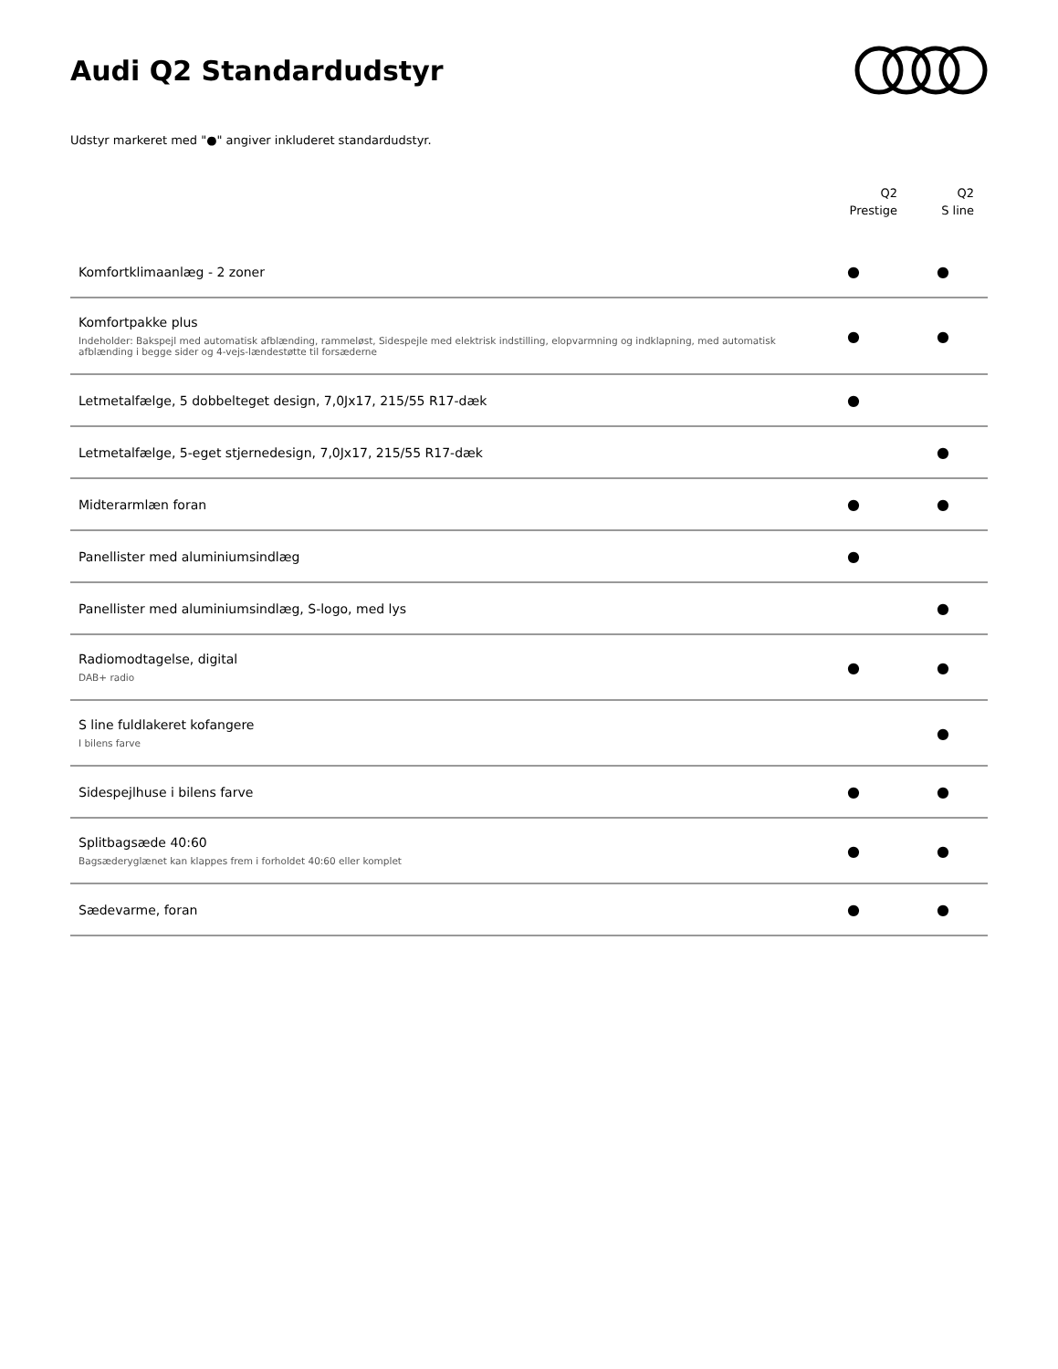Audi Q2 Standardudstyr
Udstyr markeret med "●" angiver inkluderet standardudstyr.
| | Q2 Prestige | Q2 S line |
| --- | --- | --- |
| Komfortklimaanlæg - 2 zoner | ● | ● |
| Komfortpakke plus Indeholder: Bakspejl med automatisk afblænding, rammeløst, Sidespejle med elektrisk indstilling, elopvarmning og indklapning, med automatisk afblænding i begge sider og 4-vejs-lændestøtte til forsæderne | ● | ● |
| Letmetalfælge, 5 dobbelteget design, 7,0Jx17, 215/55 R17-dæk | ● | |
| Letmetalfælge, 5-eget stjernedesign, 7,0Jx17, 215/55 R17-dæk | | ● |
| Midterarmlæn foran | ● | ● |
| Panellister med aluminiumsindlæg | ● | |
| Panellister med aluminiumsindlæg, S-logo, med lys | | ● |
| Radiomodtagelse, digital DAB+ radio | ● | ● |
| S line fuldlakeret kofangere I bilens farve | | ● |
| Sidespejlhuse i bilens farve | ● | ● |
| Splitbagsæde 40:60 Bagsæderyglænet kan klappes frem i forholdet 40:60 eller komplet | ● | ● |
| Sædevarme, foran | ● | ● |